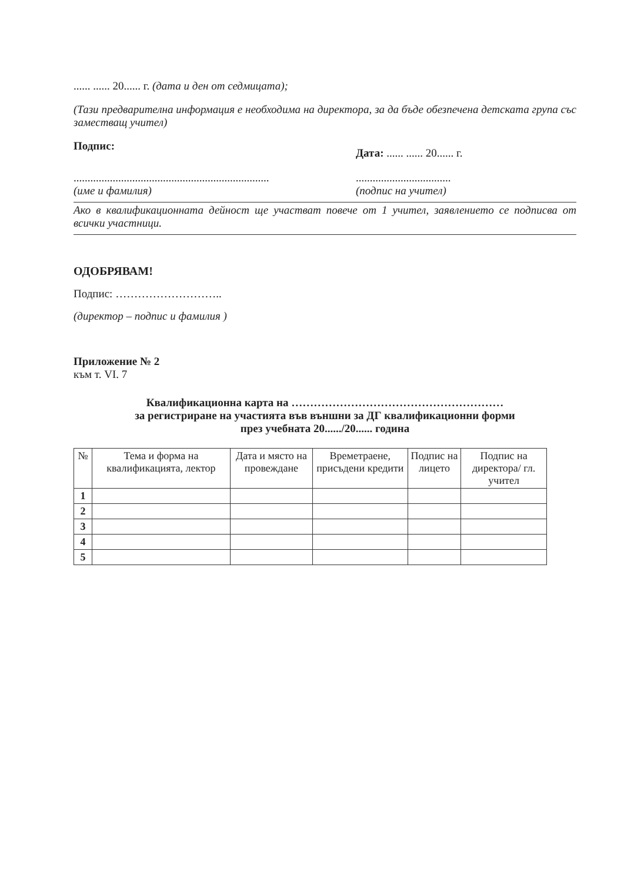...... ...... 20...... г. (дата и ден от седмицата);
(Тази предварителна информация е необходима на директора, за да бъде обезпечена детската група със заместващ учител)
Подпис:
......................................................................
(име и фамилия)
Дата: ...... ...... 20...... г.
..................................
(подпис на учител)
Ако в квалификационната дейност ще участват повече от 1 учител, заявлението се подписва от всички участници.
ОДОБРЯВАМ!
Подпис: ………………………..
(директор – подпис и фамилия )
Приложение № 2
към т. VI. 7
Квалификационна карта на …………………………………………………
за регистриране на участията във външни за ДГ квалификационни форми
през учебната 20....../20...... година
| № | Тема и форма на квалификацията, лектор | Дата и място на провеждане | Времетраене, присъдени кредити | Подпис на лицето | Подпис на директора/ гл. учител |
| --- | --- | --- | --- | --- | --- |
| 1 | | | | | |
| 2 | | | | | |
| 3 | | | | | |
| 4 | | | | | |
| 5 | | | | | |